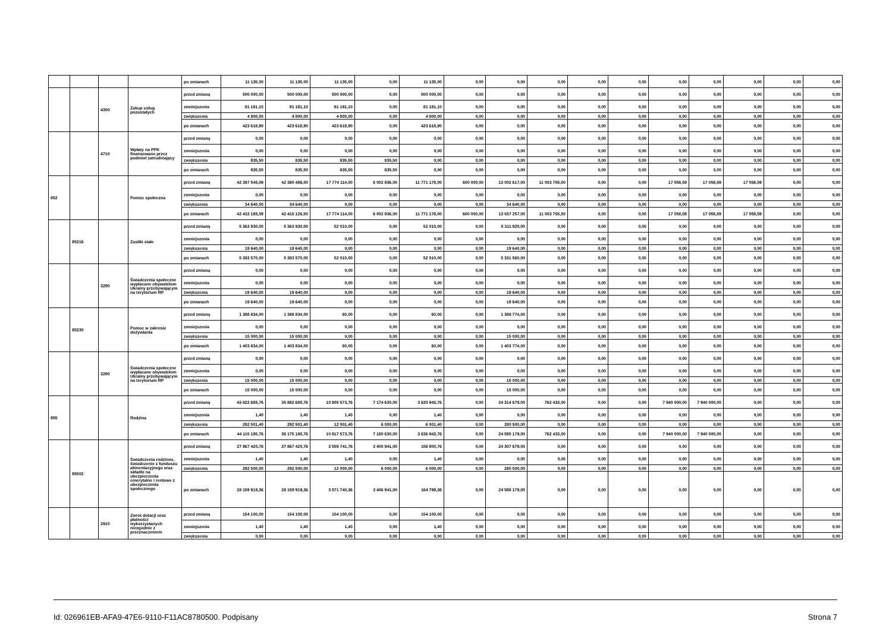| | | | | po zmianach | 11 135,00 | 11 135,00 | 11 135,00 | 0,00 | 11 135,00 | 0,00 | 0,00 | 0,00 | 0,00 | 0,00 | 0,00 | 0,00 | 0,00 | 0,00 | 0,00 |
| | | 4300 | Zakup usług pozostałych | przed zmianą | 500 000,00 | 500 000,00 | 500 000,00 | 0,00 | 500 000,00 | 0,00 | 0,00 | 0,00 | 0,00 | 0,00 | 0,00 | 0,00 | 0,00 | 0,00 | 0,00 |
| | | | | zmniejszenia | 81 181,10 | 81 181,10 | 81 181,10 | 0,00 | 81 181,10 | 0,00 | 0,00 | 0,00 | 0,00 | 0,00 | 0,00 | 0,00 | 0,00 | 0,00 | 0,00 |
| | | | | zwiększenia | 4 800,00 | 4 800,00 | 4 800,00 | 0,00 | 4 800,00 | 0,00 | 0,00 | 0,00 | 0,00 | 0,00 | 0,00 | 0,00 | 0,00 | 0,00 | 0,00 |
| | | | | po zmianach | 423 618,90 | 423 618,90 | 423 618,90 | 0,00 | 423 618,90 | 0,00 | 0,00 | 0,00 | 0,00 | 0,00 | 0,00 | 0,00 | 0,00 | 0,00 | 0,00 |
| | | 4710 | Wpłaty na PPK finansowane przez podmiot zatrudniający | przed zmianą | 0,00 | 0,00 | 0,00 | 0,00 | 0,00 | 0,00 | 0,00 | 0,00 | 0,00 | 0,00 | 0,00 | 0,00 | 0,00 | 0,00 | 0,00 |
| | | | | zmniejszenia | 0,00 | 0,00 | 0,00 | 0,00 | 0,00 | 0,00 | 0,00 | 0,00 | 0,00 | 0,00 | 0,00 | 0,00 | 0,00 | 0,00 | 0,00 |
| | | | | zwiększenia | 835,50 | 835,50 | 835,50 | 835,50 | 0,00 | 0,00 | 0,00 | 0,00 | 0,00 | 0,00 | 0,00 | 0,00 | 0,00 | 0,00 | 0,00 |
| | | | | po zmianach | 835,50 | 835,50 | 835,50 | 835,50 | 0,00 | 0,00 | 0,00 | 0,00 | 0,00 | 0,00 | 0,00 | 0,00 | 0,00 | 0,00 | 0,00 |
| 852 | | | Pomoc społeczna | przed zmianą | 42 397 545,09 | 42 380 486,50 | 17 774 114,00 | 6 002 936,00 | 11 771 178,00 | 600 000,00 | 13 002 617,00 | 11 003 755,50 | 0,00 | 0,00 | 17 058,59 | 17 058,59 | 17 058,59 | 0,00 | 0,00 |
| | | | | zmniejszenia | 0,00 | 0,00 | 0,00 | 0,00 | 0,00 | 0,00 | 0,00 | 0,00 | 0,00 | 0,00 | 0,00 | 0,00 | 0,00 | 0,00 | 0,00 |
| | | | | zwiększenia | 34 640,00 | 34 640,00 | 0,00 | 0,00 | 0,00 | 0,00 | 34 640,00 | 0,00 | 0,00 | 0,00 | 0,00 | 0,00 | 0,00 | 0,00 | 0,00 |
| | | | | po zmianach | 42 432 185,09 | 42 415 126,50 | 17 774 114,00 | 6 002 936,00 | 11 771 178,00 | 600 000,00 | 13 037 257,00 | 11 003 755,50 | 0,00 | 0,00 | 17 058,59 | 17 058,59 | 17 058,59 | 0,00 | 0,00 |
| | 85216 | | Zasiłki stałe | przed zmianą | 5 363 930,00 | 5 363 930,00 | 52 010,00 | 0,00 | 52 010,00 | 0,00 | 5 311 920,00 | 0,00 | 0,00 | 0,00 | 0,00 | 0,00 | 0,00 | 0,00 | 0,00 |
| | | | | zmniejszenia | 0,00 | 0,00 | 0,00 | 0,00 | 0,00 | 0,00 | 0,00 | 0,00 | 0,00 | 0,00 | 0,00 | 0,00 | 0,00 | 0,00 | 0,00 |
| | | | | zwiększenia | 19 640,00 | 19 640,00 | 0,00 | 0,00 | 0,00 | 0,00 | 19 640,00 | 0,00 | 0,00 | 0,00 | 0,00 | 0,00 | 0,00 | 0,00 | 0,00 |
| | | | | po zmianach | 5 383 570,00 | 5 383 570,00 | 52 010,00 | 0,00 | 52 010,00 | 0,00 | 5 331 560,00 | 0,00 | 0,00 | 0,00 | 0,00 | 0,00 | 0,00 | 0,00 | 0,00 |
| | | 3290 | Świadczenia społeczne wypłacane obywatelom Ukrainy przebywającym na terytorium RP | przed zmianą | 0,00 | 0,00 | 0,00 | 0,00 | 0,00 | 0,00 | 0,00 | 0,00 | 0,00 | 0,00 | 0,00 | 0,00 | 0,00 | 0,00 | 0,00 |
| | | | | zmniejszenia | 0,00 | 0,00 | 0,00 | 0,00 | 0,00 | 0,00 | 0,00 | 0,00 | 0,00 | 0,00 | 0,00 | 0,00 | 0,00 | 0,00 | 0,00 |
| | | | | zwiększenia | 19 640,00 | 19 640,00 | 0,00 | 0,00 | 0,00 | 0,00 | 19 640,00 | 0,00 | 0,00 | 0,00 | 0,00 | 0,00 | 0,00 | 0,00 | 0,00 |
| | | | | po zmianach | 19 640,00 | 19 640,00 | 0,00 | 0,00 | 0,00 | 0,00 | 19 640,00 | 0,00 | 0,00 | 0,00 | 0,00 | 0,00 | 0,00 | 0,00 | 0,00 |
| | 85230 | | Pomoc w zakresie dożywiania | przed zmianą | 1 388 834,00 | 1 388 834,00 | 60,00 | 0,00 | 60,00 | 0,00 | 1 388 774,00 | 0,00 | 0,00 | 0,00 | 0,00 | 0,00 | 0,00 | 0,00 | 0,00 |
| | | | | zmniejszenia | 0,00 | 0,00 | 0,00 | 0,00 | 0,00 | 0,00 | 0,00 | 0,00 | 0,00 | 0,00 | 0,00 | 0,00 | 0,00 | 0,00 | 0,00 |
| | | | | zwiększenia | 15 000,00 | 15 000,00 | 0,00 | 0,00 | 0,00 | 0,00 | 15 000,00 | 0,00 | 0,00 | 0,00 | 0,00 | 0,00 | 0,00 | 0,00 | 0,00 |
| | | | | po zmianach | 1 403 834,00 | 1 403 834,00 | 60,00 | 0,00 | 60,00 | 0,00 | 1 403 774,00 | 0,00 | 0,00 | 0,00 | 0,00 | 0,00 | 0,00 | 0,00 | 0,00 |
| | | 3290 | Świadczenia społeczne wypłacane obywatelom Ukrainy przebywającym na terytorium RP | przed zmianą | 0,00 | 0,00 | 0,00 | 0,00 | 0,00 | 0,00 | 0,00 | 0,00 | 0,00 | 0,00 | 0,00 | 0,00 | 0,00 | 0,00 | 0,00 |
| | | | | zmniejszenia | 0,00 | 0,00 | 0,00 | 0,00 | 0,00 | 0,00 | 0,00 | 0,00 | 0,00 | 0,00 | 0,00 | 0,00 | 0,00 | 0,00 | 0,00 |
| | | | | zwiększenia | 15 000,00 | 15 000,00 | 0,00 | 0,00 | 0,00 | 0,00 | 15 000,00 | 0,00 | 0,00 | 0,00 | 0,00 | 0,00 | 0,00 | 0,00 | 0,00 |
| | | | | po zmianach | 15 000,00 | 15 000,00 | 0,00 | 0,00 | 0,00 | 0,00 | 15 000,00 | 0,00 | 0,00 | 0,00 | 0,00 | 0,00 | 0,00 | 0,00 | 0,00 |
| 855 | | | Rodzina | przed zmianą | 43 822 685,76 | 35 882 685,76 | 10 805 573,76 | 7 174 630,00 | 3 630 943,76 | 0,00 | 24 314 679,00 | 762 433,00 | 0,00 | 0,00 | 7 940 000,00 | 7 940 000,00 | 0,00 | 0,00 | 0,00 |
| | | | | zmniejszenia | 1,40 | 1,40 | 1,40 | 0,00 | 1,40 | 0,00 | 0,00 | 0,00 | 0,00 | 0,00 | 0,00 | 0,00 | 0,00 | 0,00 | 0,00 |
| | | | | zwiększenia | 292 501,40 | 292 501,40 | 12 001,40 | 6 000,00 | 6 001,40 | 0,00 | 280 500,00 | 0,00 | 0,00 | 0,00 | 0,00 | 0,00 | 0,00 | 0,00 | 0,00 |
| | | | | po zmianach | 44 115 185,76 | 36 175 185,76 | 10 817 573,76 | 7 180 630,00 | 3 636 943,76 | 0,00 | 24 595 179,00 | 762 433,00 | 0,00 | 0,00 | 7 940 000,00 | 7 940 000,00 | 0,00 | 0,00 | 0,00 |
| | 85502 | | Świadczenia rodzinne, świadczenie z funduszu alimentacyjnego oraz składki na ubezpieczenia emerytalne i rentowe z ubezpieczenia społecznego | przed zmianą | 27 867 420,76 | 27 867 420,76 | 3 559 741,76 | 3 400 941,00 | 158 800,76 | 0,00 | 24 307 679,00 | 0,00 | 0,00 | 0,00 | 0,00 | 0,00 | 0,00 | 0,00 | 0,00 |
| | | | | zmniejszenia | 1,40 | 1,40 | 1,40 | 0,00 | 1,40 | 0,00 | 0,00 | 0,00 | 0,00 | 0,00 | 0,00 | 0,00 | 0,00 | 0,00 | 0,00 |
| | | | | zwiększenia | 292 500,00 | 292 500,00 | 12 000,00 | 6 000,00 | 6 000,00 | 0,00 | 280 500,00 | 0,00 | 0,00 | 0,00 | 0,00 | 0,00 | 0,00 | 0,00 | 0,00 |
| | | | | po zmianach | 28 159 919,36 | 28 159 919,36 | 3 571 740,36 | 3 406 941,00 | 164 799,36 | 0,00 | 24 588 179,00 | 0,00 | 0,00 | 0,00 | 0,00 | 0,00 | 0,00 | 0,00 | 0,00 |
| | | 2910 | Zwrot dotacji oraz płatności wykorzystanych niezgodnie z przeznaczeniem | przed zmianą | 154 100,00 | 154 100,00 | 154 100,00 | 0,00 | 154 100,00 | 0,00 | 0,00 | 0,00 | 0,00 | 0,00 | 0,00 | 0,00 | 0,00 | 0,00 | 0,00 |
| | | | | zmniejszenia | 1,40 | 1,40 | 1,40 | 0,00 | 1,40 | 0,00 | 0,00 | 0,00 | 0,00 | 0,00 | 0,00 | 0,00 | 0,00 | 0,00 | 0,00 |
| | | | | zwiększenia | 0,00 | 0,00 | 0,00 | 0,00 | 0,00 | 0,00 | 0,00 | 0,00 | 0,00 | 0,00 | 0,00 | 0,00 | 0,00 | 0,00 | 0,00 |
Id: 026961EB-AFA9-47E6-9110-F11AC8780500. Podpisany Strona 7